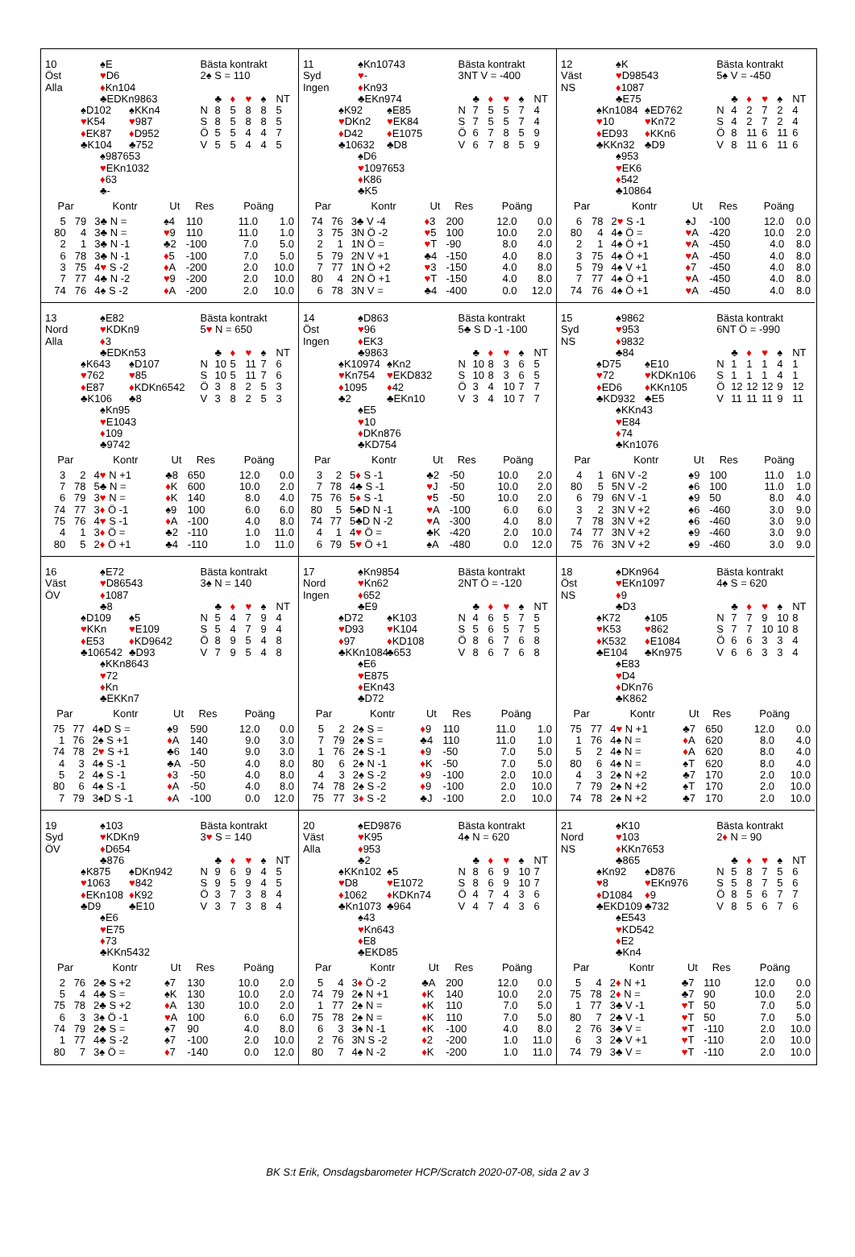10
Öst
Alla
♠E
♥D6
♦Kn104
♣EDKn9863
♠D102
♥K54
♦EK87
♣K104
♠KKn4
♥987
♦D952
♣752
♠987653
♥EKn1032
♦63
♣-
Bästa kontrakt
2♠ S = 110
| | ♣ | ♦ | ♥ | ♠ | NT |
| N | 8 | 5 | 8 | 8 | 5 |
| S | 8 | 5 | 8 | 8 | 5 |
| Ö | 5 | 5 | 4 | 4 | 7 |
| V | 5 | 5 | 4 | 4 | 5 |
| Par | | Kontr | Ut | Res | Poäng | |
| --- | --- | --- | --- | --- | --- | --- |
| 5 | 79 | 3♣ N = | ♠4 | 110 | 11.0 | 1.0 |
| 80 | 4 | 3♣ N = | ♥ 9 | 110 | 11.0 | 1.0 |
| 2 | 1 | 3♣ N -1 | ♣2 | -100 | 7.0 | 5.0 |
| 6 | 78 | 3♣ N -1 | ♦ 5 | -100 | 7.0 | 5.0 |
| 3 | 75 | 4 ♥ S -2 | ♦ A | -200 | 2.0 | 10.0 |
| 7 | 77 | 4♣ N -2 | ♥ 9 | -200 | 2.0 | 10.0 |
| 74 | 76 | 4♠ S -2 | ♦ A | -200 | 2.0 | 10.0 |
11
Syd
Ingen
♠Kn10743
♥-
♦Kn93
♣EKn974
♠K92
♥DKn2
♦D42
♣10632
♠E85
♥EK84
♦E1075
♣D8
♠D6
♥1097653
♦K86
♣K5
Bästa kontrakt
3NT V = -400
| | ♣ | ♦ | ♥ | ♠ | NT |
| N | 7 | 5 | 5 | 7 | 4 |
| S | 7 | 5 | 5 | 7 | 4 |
| Ö | 6 | 7 | 8 | 5 | 9 |
| V | 6 | 7 | 8 | 5 | 9 |
| Par | | Kontr | Ut | Res | Poäng | |
| --- | --- | --- | --- | --- | --- | --- |
| 74 | 76 | 3♣ V -4 | ♦ 3 | 200 | 12.0 | 0.0 |
| 3 | 75 | 3N Ö -2 | ♥ 5 | 100 | 10.0 | 2.0 |
| 2 | 1 | 1N Ö = | ♥ T | -90 | 8.0 | 4.0 |
| 5 | 79 | 2N V +1 | ♣4 | -150 | 4.0 | 8.0 |
| 7 | 77 | 1N Ö +2 | ♥ 3 | -150 | 4.0 | 8.0 |
| 80 | 4 | 2N Ö +1 | ♥ T | -150 | 4.0 | 8.0 |
| 6 | 78 | 3N V = | ♣4 | -400 | 0.0 | 12.0 |
12
Väst
NS
♠K
♥D98543
♦1087
♣E75
♠Kn1084
♥10
♦ED93
♣KKn32
♠ED762
♥Kn72
♦KKn6
♣D9
♠953
♥EK6
♦542
♣10864
Bästa kontrakt
5♠ V = -450
| | ♣ | ♦ | ♥ | ♠ | NT |
| N | 4 | 2 | 7 | 2 | 4 |
| S | 4 | 2 | 7 | 2 | 4 |
| Ö | 8 | 11 | 6 | 11 | 6 |
| V | 8 | 11 | 6 | 11 | 6 |
| Par | | Kontr | Ut | Res | Poäng | |
| --- | --- | --- | --- | --- | --- | --- |
| 6 | 78 | 2 ♥ S -1 | ♠J | -100 | 12.0 | 0.0 |
| 80 | 4 | 4♠ Ö = | ♥ A | -420 | 10.0 | 2.0 |
| 2 | 1 | 4♠ Ö +1 | ♥ A | -450 | 4.0 | 8.0 |
| 3 | 75 | 4♠ Ö +1 | ♥ A | -450 | 4.0 | 8.0 |
| 5 | 79 | 4♠ V +1 | ♦ 7 | -450 | 4.0 | 8.0 |
| 7 | 77 | 4♠ Ö +1 | ♥ A | -450 | 4.0 | 8.0 |
| 74 | 76 | 4♠ Ö +1 | ♥ A | -450 | 4.0 | 8.0 |
13
Nord
Alla
♠E82
♥KDKn9
♦3
♣EDKn53
♠K643
♥762
♦E87
♣K106
♠D107
♥85
♦KDKn6542
♣8
♠Kn95
♥E1043
♦109
♣9742
Bästa kontrakt
5♥ N = 650
| | ♣ | ♦ | ♥ | ♠ | NT |
| N | 10 | 5 | 11 | 7 | 6 |
| S | 10 | 5 | 11 | 7 | 6 |
| Ö | 3 | 8 | 2 | 5 | 3 |
| V | 3 | 8 | 2 | 5 | 3 |
| Par | | Kontr | Ut | Res | Poäng | |
| --- | --- | --- | --- | --- | --- | --- |
| 3 | 2 | 4 ♥ N +1 | ♣8 | 650 | 12.0 | 0.0 |
| 7 | 78 | 5♣ N = | ♦ K | 600 | 10.0 | 2.0 |
| 6 | 79 | 3 ♥ N = | ♦ K | 140 | 8.0 | 4.0 |
| 74 | 77 | 3 ♦ Ö -1 | ♠9 | 100 | 6.0 | 6.0 |
| 75 | 76 | 4 ♥ S -1 | ♦ A | -100 | 4.0 | 8.0 |
| 4 | 1 | 3 ♦ Ö = | ♣2 | -110 | 1.0 | 11.0 |
| 80 | 5 | 2 ♦ Ö +1 | ♣4 | -110 | 1.0 | 11.0 |
14
Öst
Ingen
♠D863
♥96
♦EK3
♣9863
♠K10974
♥Kn754
♦1095
♣2
♠Kn2
♥EKD832
♦42
♣EKn10
♠E5
♥10
♦DKn876
♣KD754
Bästa kontrakt
5♣ S D -1 -100
| | ♣ | ♦ | ♥ | ♠ | NT |
| N | 10 | 8 | 3 | 6 | 5 |
| S | 10 | 8 | 3 | 6 | 5 |
| Ö | 3 | 4 | 10 | 7 | 7 |
| V | 3 | 4 | 10 | 7 | 7 |
| Par | | Kontr | Ut | Res | Poäng | |
| --- | --- | --- | --- | --- | --- | --- |
| 3 | 2 | 5 ♦ S -1 | ♣2 | -50 | 10.0 | 2.0 |
| 7 | 78 | 4♣ S -1 | ♥ J | -50 | 10.0 | 2.0 |
| 75 | 76 | 5 ♦ S -1 | ♥ 5 | -50 | 10.0 | 2.0 |
| 80 | 5 | 5♣D N -1 | ♥ A | -100 | 6.0 | 6.0 |
| 74 | 77 | 5♣D N -2 | ♥ A | -300 | 4.0 | 8.0 |
| 4 | 1 | 4 ♥ Ö = | ♣K | -420 | 2.0 | 10.0 |
| 6 | 79 | 5 ♥ Ö +1 | ♠A | -480 | 0.0 | 12.0 |
15
Syd
NS
♠9862
♥953
♦9832
♣84
♠D75
♥72
♦ED6
♣KD932
♠E10
♥KDKn106
♦KKn105
♣E5
♠KKn43
♥E84
♦74
♣Kn1076
Bästa kontrakt
6NT Ö = -990
| | ♣ | ♦ | ♥ | ♠ | NT |
| N | 1 | 1 | 1 | 4 | 1 |
| S | 1 | 1 | 1 | 4 | 1 |
| Ö | 12 | 12 | 12 | 9 | 12 |
| V | 11 | 11 | 11 | 9 | 11 |
| Par | | Kontr | Ut | Res | Poäng | |
| --- | --- | --- | --- | --- | --- | --- |
| 4 | 1 | 6N V -2 | ♠9 | 100 | 11.0 | 1.0 |
| 80 | 5 | 5N V -2 | ♠6 | 100 | 11.0 | 1.0 |
| 6 | 79 | 6N V -1 | ♠9 | 50 | 8.0 | 4.0 |
| 3 | 2 | 3N V +2 | ♠6 | -460 | 3.0 | 9.0 |
| 7 | 78 | 3N V +2 | ♠6 | -460 | 3.0 | 9.0 |
| 74 | 77 | 3N V +2 | ♠9 | -460 | 3.0 | 9.0 |
| 75 | 76 | 3N V +2 | ♠9 | -460 | 3.0 | 9.0 |
16
Väst
ÖV
♠E72
♥D86543
♦1087
♣8
♠D109
♥KKn
♦E53
♣106542
♠5
♥E109
♦KD9642
♣D93
♠KKn8643
♥72
♦Kn
♣EKKn7
Bästa kontrakt
3♠ N = 140
| | ♣ | ♦ | ♥ | ♠ | NT |
| N | 5 | 4 | 7 | 9 | 4 |
| S | 5 | 4 | 7 | 9 | 4 |
| Ö | 8 | 9 | 5 | 4 | 8 |
| V | 7 | 9 | 5 | 4 | 8 |
| Par | | Kontr | Ut | Res | Poäng | |
| --- | --- | --- | --- | --- | --- | --- |
| 75 | 77 | 4♠D S = | ♠9 | 590 | 12.0 | 0.0 |
| 1 | 76 | 2♠ S +1 | ♦ A | 140 | 9.0 | 3.0 |
| 74 | 78 | 2 ♥ S +1 | ♣6 | 140 | 9.0 | 3.0 |
| 4 | 3 | 4♠ S -1 | ♣A | -50 | 4.0 | 8.0 |
| 5 | 2 | 4♠ S -1 | ♦ 3 | -50 | 4.0 | 8.0 |
| 80 | 6 | 4♠ S -1 | ♦ A | -50 | 4.0 | 8.0 |
| 7 | 79 | 3♠D S -1 | ♦ A | -100 | 0.0 | 12.0 |
17
Nord
Ingen
♠Kn9854
♥Kn62
♦652
♣E9
♠D72
♥D93
♦97
♣KKn1084
♠K103
♥K104
♦KD108
♣653
♠E6
♥E875
♦EKn43
♣D72
Bästa kontrakt
2NT Ö = -120
| | ♣ | ♦ | ♥ | ♠ | NT |
| N | 4 | 6 | 5 | 7 | 5 |
| S | 5 | 6 | 5 | 7 | 5 |
| Ö | 8 | 6 | 7 | 6 | 8 |
| V | 8 | 6 | 7 | 6 | 8 |
| Par | | Kontr | Ut | Res | Poäng | |
| --- | --- | --- | --- | --- | --- | --- |
| 5 | 2 | 2♠ S = | ♦ 9 | 110 | 11.0 | 1.0 |
| 7 | 79 | 2♠ S = | ♣4 | 110 | 11.0 | 1.0 |
| 1 | 76 | 2♠ S -1 | ♦ 9 | -50 | 7.0 | 5.0 |
| 80 | 6 | 2♠ N -1 | ♦ K | -50 | 7.0 | 5.0 |
| 4 | 3 | 2♠ S -2 | ♦ 9 | -100 | 2.0 | 10.0 |
| 74 | 78 | 2♠ S -2 | ♦ 9 | -100 | 2.0 | 10.0 |
| 75 | 77 | 3 ♦ S -2 | ♣J | -100 | 2.0 | 10.0 |
18
Öst
NS
♠DKn964
♥EKn1097
♦9
♣D3
♠K72
♥K53
♦K532
♣E104
♠105
♥862
♦E1084
♣Kn975
♠E83
♥D4
♦DKn76
♣K862
Bästa kontrakt
4♠ S = 620
| | ♣ | ♦ | ♥ | ♠ | NT |
| N | 7 | 7 | 9 | 10 | 8 |
| S | 7 | 7 | 10 | 10 | 8 |
| Ö | 6 | 6 | 3 | 3 | 4 |
| V | 6 | 6 | 3 | 3 | 4 |
| Par | | Kontr | Ut | Res | Poäng | |
| --- | --- | --- | --- | --- | --- | --- |
| 75 | 77 | 4 ♥ N +1 | ♣7 | 650 | 12.0 | 0.0 |
| 1 | 76 | 4♠ N = | ♦ A | 620 | 8.0 | 4.0 |
| 5 | 2 | 4♠ N = | ♦ A | 620 | 8.0 | 4.0 |
| 80 | 6 | 4♠ N = | ♠T | 620 | 8.0 | 4.0 |
| 4 | 3 | 2♠ N +2 | ♣7 | 170 | 2.0 | 10.0 |
| 7 | 79 | 2♠ N +2 | ♠T | 170 | 2.0 | 10.0 |
| 74 | 78 | 2♠ N +2 | ♣7 | 170 | 2.0 | 10.0 |
19
Syd
ÖV
♠103
♥KDKn9
♦D654
♣876
♠K875
♥1063
♦EKn108
♣D9
♠DKn942
♥842
♦K92
♣E10
♠E6
♥E75
♦73
♣KKn5432
Bästa kontrakt
3♥ S = 140
| | ♣ | ♦ | ♥ | ♠ | NT |
| N | 9 | 6 | 9 | 4 | 5 |
| S | 9 | 5 | 9 | 4 | 5 |
| Ö | 3 | 7 | 3 | 8 | 4 |
| V | 3 | 7 | 3 | 8 | 4 |
| Par | | Kontr | Ut | Res | Poäng | |
| --- | --- | --- | --- | --- | --- | --- |
| 2 | 76 | 2♣ S +2 | ♠7 | 130 | 10.0 | 2.0 |
| 5 | 4 | 4♣ S = | ♠K | 130 | 10.0 | 2.0 |
| 75 | 78 | 2♣ S +2 | ♦ A | 130 | 10.0 | 2.0 |
| 6 | 3 | 3♠ Ö -1 | ♥ A | 100 | 6.0 | 6.0 |
| 74 | 79 | 2♣ S = | ♠7 | 90 | 4.0 | 8.0 |
| 1 | 77 | 4♣ S -2 | ♠7 | -100 | 2.0 | 10.0 |
| 80 | 7 | 3♠ Ö = | ♦ 7 | -140 | 0.0 | 12.0 |
20
Väst
Alla
♠ED9876
♥K95
♦953
♣2
♠KKn102
♥D8
♦1062
♣Kn1073
♠5
♥E1072
♦KDKn74
♣964
♠43
♥Kn643
♦E8
♣EKD85
Bästa kontrakt
4♠ N = 620
| | ♣ | ♦ | ♥ | ♠ | NT |
| N | 8 | 6 | 9 | 10 | 7 |
| S | 8 | 6 | 9 | 10 | 7 |
| Ö | 4 | 7 | 4 | 3 | 6 |
| V | 4 | 7 | 4 | 3 | 6 |
| Par | | Kontr | Ut | Res | Poäng | |
| --- | --- | --- | --- | --- | --- | --- |
| 5 | 4 | 3 ♦ Ö -2 | ♣A | 200 | 12.0 | 0.0 |
| 74 | 79 | 2♠ N +1 | ♦ K | 140 | 10.0 | 2.0 |
| 1 | 77 | 2♠ N = | ♦ K | 110 | 7.0 | 5.0 |
| 75 | 78 | 2♠ N = | ♦ K | 110 | 7.0 | 5.0 |
| 6 | 3 | 3♠ N -1 | ♦ K | -100 | 4.0 | 8.0 |
| 2 | 76 | 3N S -2 | ♦ 2 | -200 | 1.0 | 11.0 |
| 80 | 7 | 4♠ N -2 | ♦ K | -200 | 1.0 | 11.0 |
21
Nord
NS
♠K10
♥103
♦KKn7653
♣865
♠Kn92
♥8
♦D1084
♣EKD109
♠D876
♥EKn976
♦9
♣732
♠E543
♥KD542
♦E2
♣Kn4
Bästa kontrakt
2♦ N = 90
| | ♣ | ♦ | ♥ | ♠ | NT |
| N | 5 | 8 | 7 | 5 | 6 |
| S | 5 | 8 | 7 | 5 | 6 |
| Ö | 8 | 5 | 6 | 7 | 7 |
| V | 8 | 5 | 6 | 7 | 6 |
| Par | | Kontr | Ut | Res | Poäng | |
| --- | --- | --- | --- | --- | --- | --- |
| 5 | 4 | 2 ♦ N +1 | ♣7 | 110 | 12.0 | 0.0 |
| 75 | 78 | 2 ♦ N = | ♣7 | 90 | 10.0 | 2.0 |
| 1 | 77 | 3♣ V -1 | ♥ T | 50 | 7.0 | 5.0 |
| 80 | 7 | 2♣ V -1 | ♥ T | 50 | 7.0 | 5.0 |
| 2 | 76 | 3♣ V = | ♥ T | -110 | 2.0 | 10.0 |
| 6 | 3 | 2♣ V +1 | ♥ T | -110 | 2.0 | 10.0 |
| 74 | 79 | 3♣ V = | ♥ T | -110 | 2.0 | 10.0 |
BK S:t Erik, Onsdagsbarometer HCP/Scratch 2020-07-08, sida 2 av 3